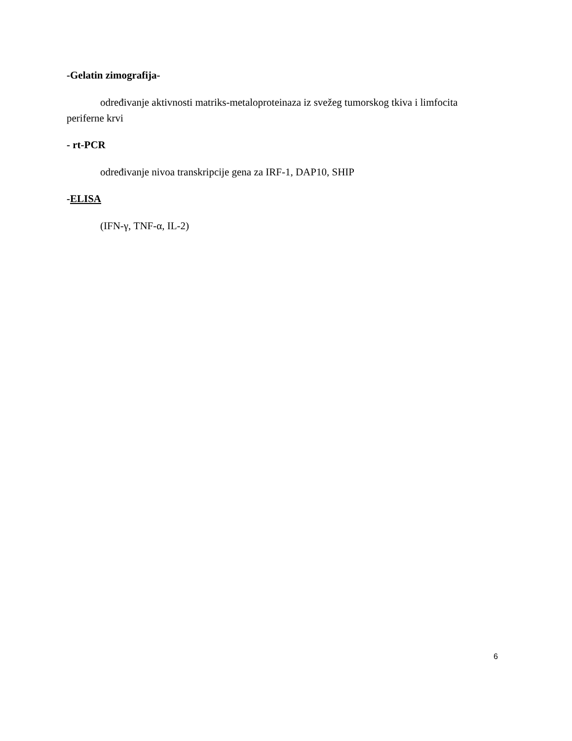-Gelatin zimografija-
određivanje aktivnosti matriks-metaloproteinaza iz svežeg tumorskog tkiva i limfocita periferne krvi
- rt-PCR
određivanje nivoa transkripcije gena za IRF-1, DAP10, SHIP
-ELISA
(IFN-γ, TNF-α, IL-2)
6